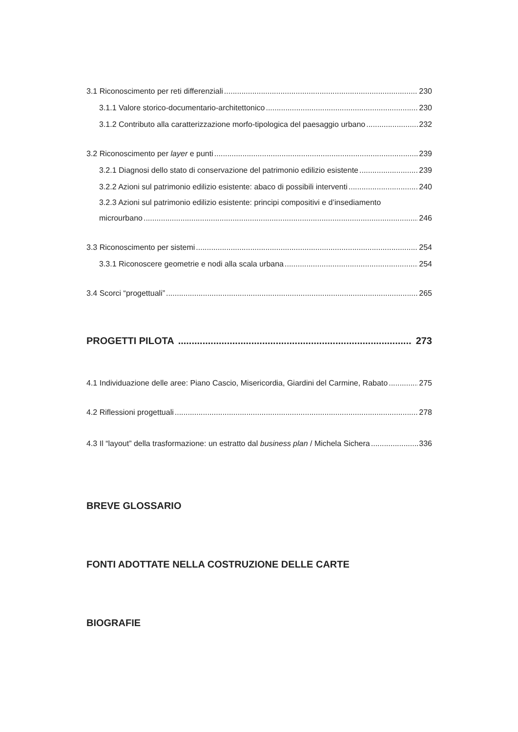3.1 Riconoscimento per reti differenziali 230
3.1.1 Valore storico-documentario-architettonico 230
3.1.2 Contributo alla caratterizzazione morfo-tipologica del paesaggio urbano 232
3.2 Riconoscimento per layer e punti 239
3.2.1 Diagnosi dello stato di conservazione del patrimonio edilizio esistente 239
3.2.2 Azioni sul patrimonio edilizio esistente: abaco di possibili interventi 240
3.2.3 Azioni sul patrimonio edilizio esistente: principi compositivi e d’insediamento
microurbano 246
3.3 Riconoscimento per sistemi 254
3.3.1 Riconoscere geometrie e nodi alla scala urbana 254
3.4 Scorci “progettuali” 265
PROGETTI PILOTA 273
4.1 Individuazione delle aree: Piano Cascio, Misericordia, Giardini del Carmine, Rabato 275
4.2 Riflessioni progettuali 278
4.3 Il “layout” della trasformazione: un estratto dal business plan / Michela Sichera 336
BREVE GLOSSARIO
FONTI ADOTTATE NELLA COSTRUZIONE DELLE CARTE
BIOGRAFIE